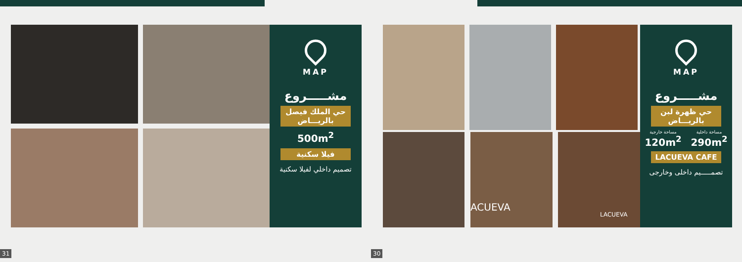MAP
مشـــــروع
حي الملك فيصل بالريـــاض
500m<sup>2</sup>
فيلا سكنية
تصميم داخلي لفيلا سكنية
ACUEVA LACUEVA
MAP
مشـــــروع
حي ظهرة لبن بالريـــاض
مساحة داخلية
290m<sup>2</sup>
مساحة خارجية
120m<sup>2</sup>
LACUEVA CAFE
تصمـــــيم داخلى وخارجى
31 30